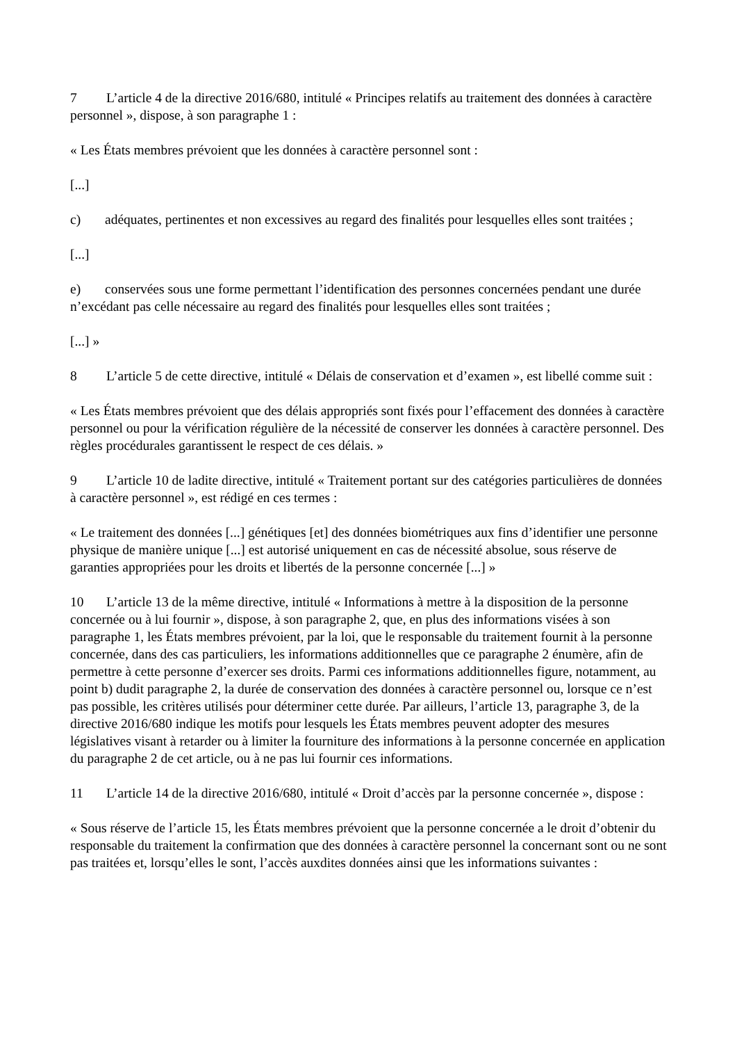7 L’article 4 de la directive 2016/680, intitulé « Principes relatifs au traitement des données à caractère personnel », dispose, à son paragraphe 1 :
« Les États membres prévoient que les données à caractère personnel sont :
[...]
c) adéquates, pertinentes et non excessives au regard des finalités pour lesquelles elles sont traitées ;
[...]
e) conservées sous une forme permettant l’identification des personnes concernées pendant une durée n’excédant pas celle nécessaire au regard des finalités pour lesquelles elles sont traitées ;
[...] »
8 L’article 5 de cette directive, intitulé « Délais de conservation et d’examen », est libellé comme suit :
« Les États membres prévoient que des délais appropriés sont fixés pour l’effacement des données à caractère personnel ou pour la vérification régulière de la nécessité de conserver les données à caractère personnel. Des règles procédurales garantissent le respect de ces délais. »
9 L’article 10 de ladite directive, intitulé « Traitement portant sur des catégories particulières de données à caractère personnel », est rédigé en ces termes :
« Le traitement des données [...] génétiques [et] des données biométriques aux fins d’identifier une personne physique de manière unique [...] est autorisé uniquement en cas de nécessité absolue, sous réserve de garanties appropriées pour les droits et libertés de la personne concernée [...] »
10 L’article 13 de la même directive, intitulé « Informations à mettre à la disposition de la personne concernée ou à lui fournir », dispose, à son paragraphe 2, que, en plus des informations visées à son paragraphe 1, les États membres prévoient, par la loi, que le responsable du traitement fournit à la personne concernée, dans des cas particuliers, les informations additionnelles que ce paragraphe 2 énumère, afin de permettre à cette personne d’exercer ses droits. Parmi ces informations additionnelles figure, notamment, au point b) dudit paragraphe 2, la durée de conservation des données à caractère personnel ou, lorsque ce n’est pas possible, les critères utilisés pour déterminer cette durée. Par ailleurs, l’article 13, paragraphe 3, de la directive 2016/680 indique les motifs pour lesquels les États membres peuvent adopter des mesures législatives visant à retarder ou à limiter la fourniture des informations à la personne concernée en application du paragraphe 2 de cet article, ou à ne pas lui fournir ces informations.
11 L’article 14 de la directive 2016/680, intitulé « Droit d’accès par la personne concernée », dispose :
« Sous réserve de l’article 15, les États membres prévoient que la personne concernée a le droit d’obtenir du responsable du traitement la confirmation que des données à caractère personnel la concernant sont ou ne sont pas traitées et, lorsqu’elles le sont, l’accès auxdites données ainsi que les informations suivantes :